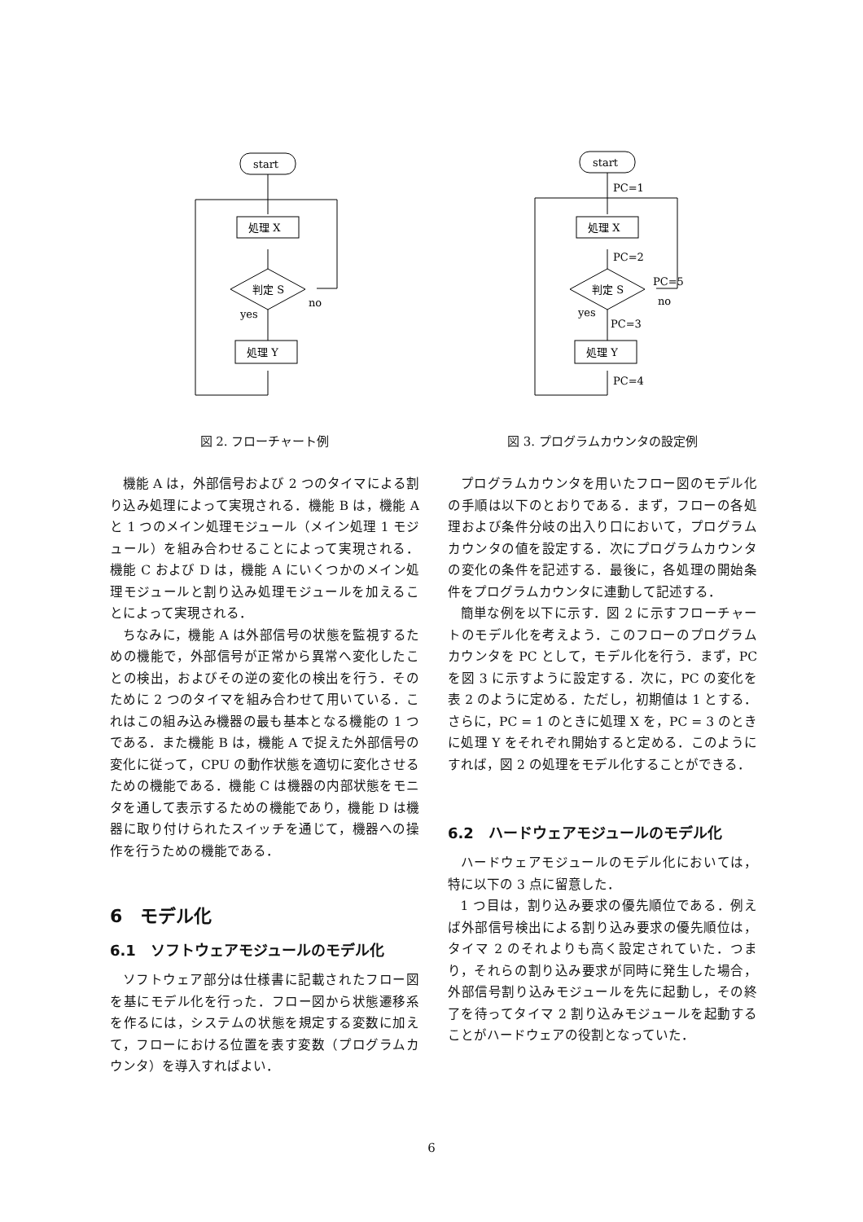start
処理 X
判定 S
no
yes
処理 Y
図 2. フローチャート例
機能 A は，外部信号および 2 つのタイマによる割り込み処理によって実現される．機能 B は，機能 A と 1 つのメイン処理モジュール（メイン処理 1 モジュール）を組み合わせることによって実現される．機能 C および D は，機能 A にいくつかのメイン処理モジュールと割り込み処理モジュールを加えることによって実現される．
ちなみに，機能 A は外部信号の状態を監視するための機能で，外部信号が正常から異常へ変化したことの検出，およびその逆の変化の検出を行う．そのために 2 つのタイマを組み合わせて用いている．これはこの組み込み機器の最も基本となる機能の 1 つである．また機能 B は，機能 A で捉えた外部信号の変化に従って，CPU の動作状態を適切に変化させるための機能である．機能 C は機器の内部状態をモニタを通して表示するための機能であり，機能 D は機器に取り付けられたスイッチを通じて，機器への操作を行うための機能である．
6　モデル化
6.1　ソフトウェアモジュールのモデル化
ソフトウェア部分は仕様書に記載されたフロー図を基にモデル化を行った．フロー図から状態遷移系を作るには，システムの状態を規定する変数に加えて，フローにおける位置を表す変数（プログラムカウンタ）を導入すればよい．
start
PC=1
PC=2
PC=5
no
yes
PC=3
PC=4
処理 X
判定 S
処理 Y
図 3. プログラムカウンタの設定例
プログラムカウンタを用いたフロー図のモデル化の手順は以下のとおりである．まず，フローの各処理および条件分岐の出入り口において，プログラムカウンタの値を設定する．次にプログラムカウンタの変化の条件を記述する．最後に，各処理の開始条件をプログラムカウンタに連動して記述する．
簡単な例を以下に示す．図 2 に示すフローチャートのモデル化を考えよう．このフローのプログラムカウンタを PC として，モデル化を行う．まず，PC を図 3 に示すように設定する．次に，PC の変化を表 2 のように定める．ただし，初期値は 1 とする．さらに，PC = 1 のときに処理 X を，PC = 3 のときに処理 Y をそれぞれ開始すると定める．このようにすれば，図 2 の処理をモデル化することができる．
6.2　ハードウェアモジュールのモデル化
ハードウェアモジュールのモデル化においては，特に以下の 3 点に留意した．
1 つ目は，割り込み要求の優先順位である．例えば外部信号検出による割り込み要求の優先順位は，タイマ 2 のそれよりも高く設定されていた．つまり，それらの割り込み要求が同時に発生した場合，外部信号割り込みモジュールを先に起動し，その終了を待ってタイマ 2 割り込みモジュールを起動することがハードウェアの役割となっていた．
6